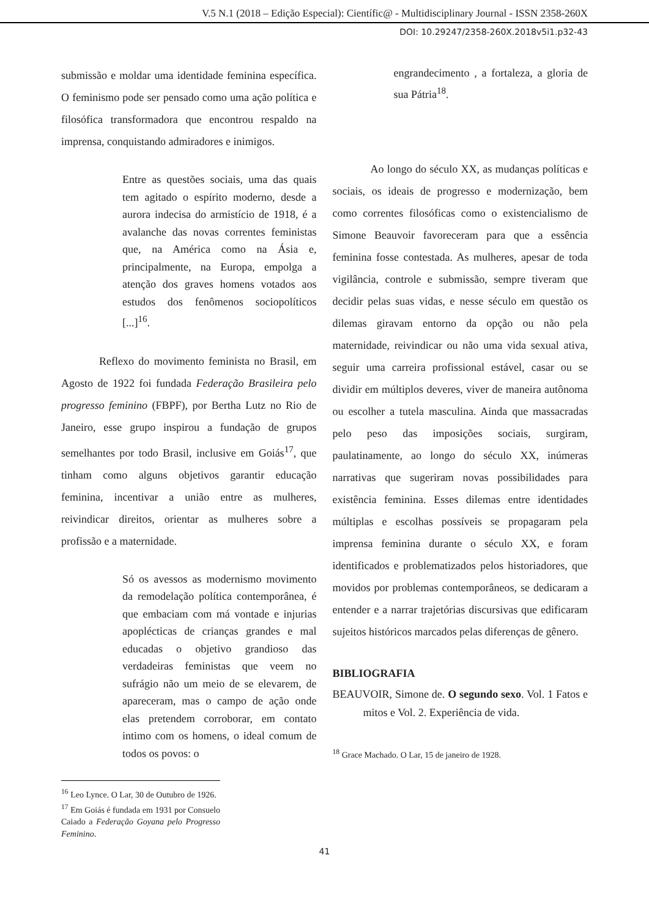V.5 N.1 (2018 – Edição Especial): Científic@ - Multidisciplinary Journal - ISSN 2358-260X
DOI: 10.29247/2358-260X.2018v5i1.p32-43
submissão e moldar uma identidade feminina específica. O feminismo pode ser pensado como uma ação política e filosófica transformadora que encontrou respaldo na imprensa, conquistando admiradores e inimigos.
Entre as questões sociais, uma das quais tem agitado o espírito moderno, desde a aurora indecisa do armistício de 1918, é a avalanche das novas correntes feministas que, na América como na Ásia e, principalmente, na Europa, empolga a atenção dos graves homens votados aos estudos dos fenômenos sociopolíticos [...]<sup>16</sup>.
Reflexo do movimento feminista no Brasil, em Agosto de 1922 foi fundada Federação Brasileira pelo progresso feminino (FBPF), por Bertha Lutz no Rio de Janeiro, esse grupo inspirou a fundação de grupos semelhantes por todo Brasil, inclusive em Goiás<sup>17</sup>, que tinham como alguns objetivos garantir educação feminina, incentivar a união entre as mulheres, reivindicar direitos, orientar as mulheres sobre a profissão e a maternidade.
Só os avessos as modernismo movimento da remodelação política contemporânea, é que embaciam com má vontade e injurias apoplécticas de crianças grandes e mal educadas o objetivo grandioso das verdadeiras feministas que veem no sufrágio não um meio de se elevarem, de apareceram, mas o campo de ação onde elas pretendem corroborar, em contato intimo com os homens, o ideal comum de todos os povos: o
<sup>16</sup> Leo Lynce. O Lar, 30 de Outubro de 1926.
<sup>17</sup> Em Goiás é fundada em 1931 por Consuelo Caiado a Federação Goyana pelo Progresso Feminino.
engrandecimento , a fortaleza, a gloria de sua Pátria<sup>18</sup>.
Ao longo do século XX, as mudanças políticas e sociais, os ideais de progresso e modernização, bem como correntes filosóficas como o existencialismo de Simone Beauvoir favoreceram para que a essência feminina fosse contestada. As mulheres, apesar de toda vigilância, controle e submissão, sempre tiveram que decidir pelas suas vidas, e nesse século em questão os dilemas giravam entorno da opção ou não pela maternidade, reivindicar ou não uma vida sexual ativa, seguir uma carreira profissional estável, casar ou se dividir em múltiplos deveres, viver de maneira autônoma ou escolher a tutela masculina. Ainda que massacradas pelo peso das imposições sociais, surgiram, paulatinamente, ao longo do século XX, inúmeras narrativas que sugeriram novas possibilidades para existência feminina. Esses dilemas entre identidades múltiplas e escolhas possíveis se propagaram pela imprensa feminina durante o século XX, e foram identificados e problematizados pelos historiadores, que movidos por problemas contemporâneos, se dedicaram a entender e a narrar trajetórias discursivas que edificaram sujeitos históricos marcados pelas diferenças de gênero.
BIBLIOGRAFIA
BEAUVOIR, Simone de. O segundo sexo. Vol. 1 Fatos e mitos e Vol. 2. Experiência de vida.
<sup>18</sup> Grace Machado. O Lar, 15 de janeiro de 1928.
41